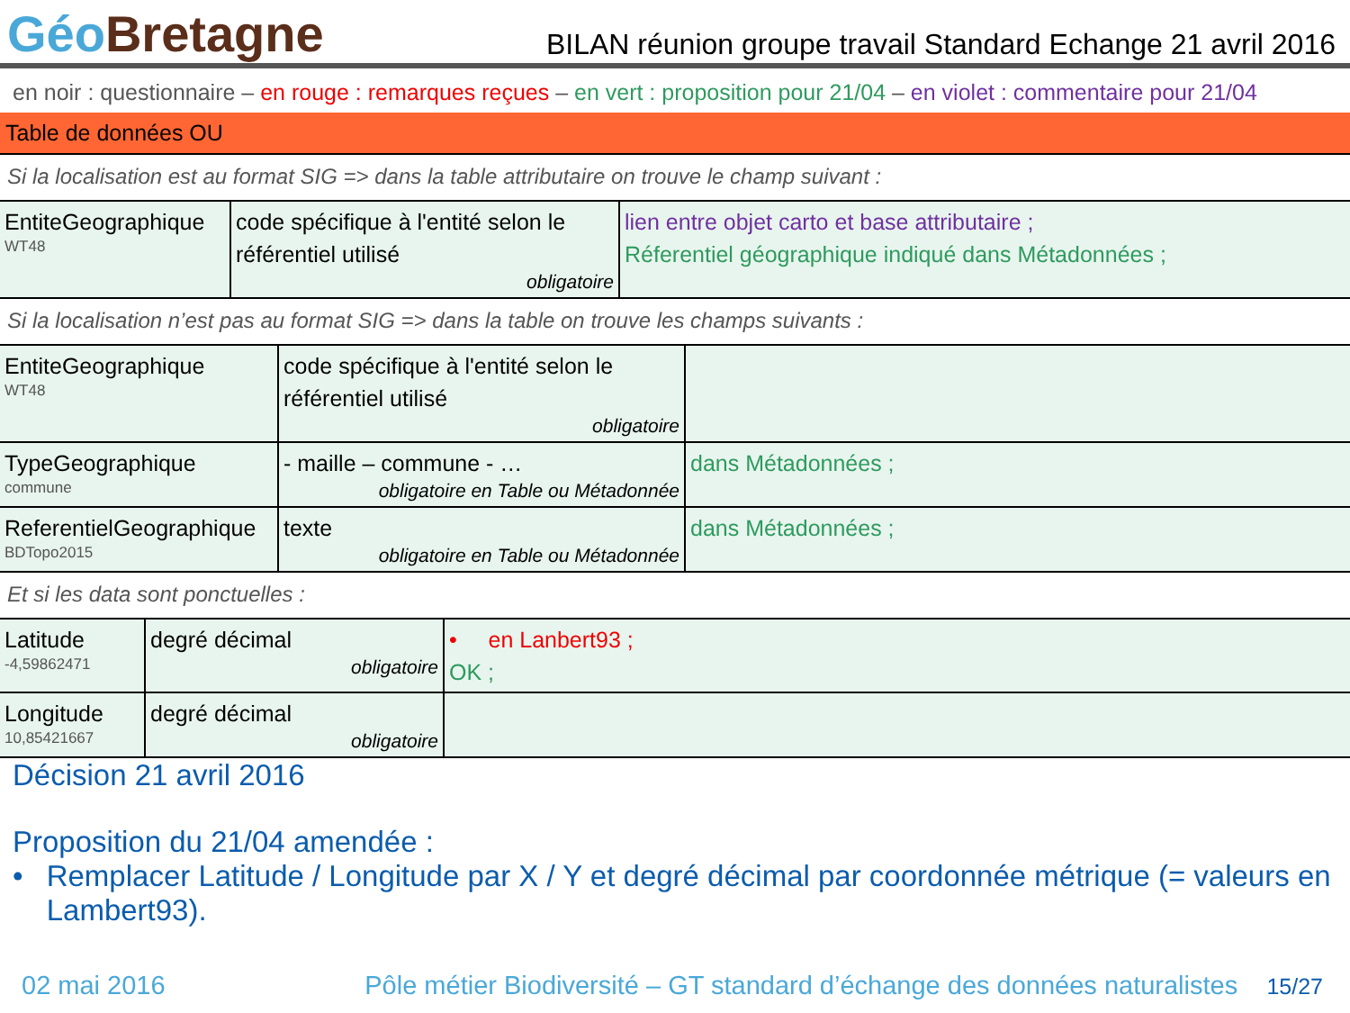GéoBretagne
BILAN réunion groupe travail Standard Echange 21 avril 2016
en noir : questionnaire – en rouge : remarques reçues – en vert : proposition pour 21/04 – en violet : commentaire pour 21/04
Table de données OU
Si la localisation est au format SIG => dans la table attributaire on trouve le champ suivant :
| EntiteGeographique WT48 | code spécifique à l'entité selon le référentiel utilisé obligatoire | lien entre objet carto et base attributaire ; Réferentiel géographique indiqué dans Métadonnées ; |
Si la localisation n’est pas au format SIG => dans la table on trouve les champs suivants :
| EntiteGeographique WT48 | code spécifique à l'entité selon le référentiel utilisé obligatoire | |
| TypeGeographique commune | - maille – commune - … obligatoire en Table ou Métadonnée | dans Métadonnées ; |
| ReferentielGeographique BDTopo2015 | texte obligatoire en Table ou Métadonnée | dans Métadonnées ; |
Et si les data sont ponctuelles :
| Latitude -4,59862471 | degré décimal obligatoire | • en Lanbert93 ; OK ; |
| Longitude 10,85421667 | degré décimal obligatoire | |
Décision 21 avril 2016
Proposition du 21/04 amendée :
• Remplacer Latitude / Longitude par X / Y et degré décimal par coordonnée métrique (= valeurs en Lambert93).
02 mai 2016 Pôle métier Biodiversité – GT standard d’échange des données naturalistes 15/27